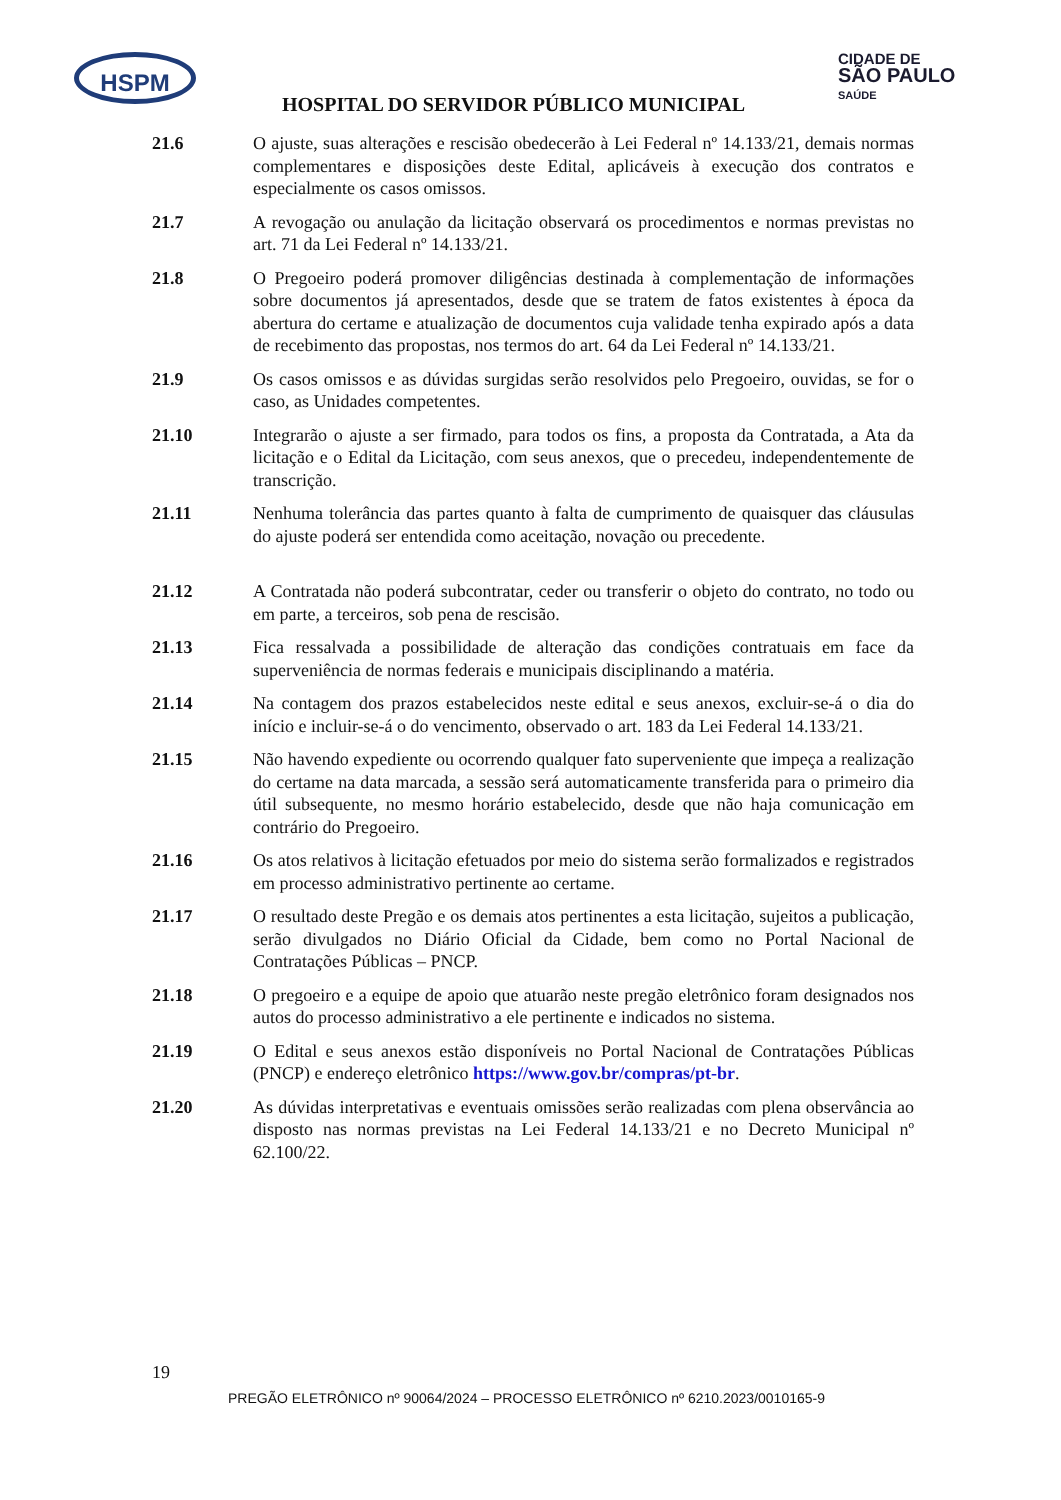HSPM
CIDADE DE
SÃO PAULO
SAÚDE
HOSPITAL DO SERVIDOR PÚBLICO MUNICIPAL
21.6 O ajuste, suas alterações e rescisão obedecerão à Lei Federal nº 14.133/21, demais normas complementares e disposições deste Edital, aplicáveis à execução dos contratos e especialmente os casos omissos.
21.7 A revogação ou anulação da licitação observará os procedimentos e normas previstas no art. 71 da Lei Federal nº 14.133/21.
21.8 O Pregoeiro poderá promover diligências destinada à complementação de informações sobre documentos já apresentados, desde que se tratem de fatos existentes à época da abertura do certame e atualização de documentos cuja validade tenha expirado após a data de recebimento das propostas, nos termos do art. 64 da Lei Federal nº 14.133/21.
21.9 Os casos omissos e as dúvidas surgidas serão resolvidos pelo Pregoeiro, ouvidas, se for o caso, as Unidades competentes.
21.10 Integrarão o ajuste a ser firmado, para todos os fins, a proposta da Contratada, a Ata da licitação e o Edital da Licitação, com seus anexos, que o precedeu, independentemente de transcrição.
21.11 Nenhuma tolerância das partes quanto à falta de cumprimento de quaisquer das cláusulas do ajuste poderá ser entendida como aceitação, novação ou precedente.
21.12 A Contratada não poderá subcontratar, ceder ou transferir o objeto do contrato, no todo ou em parte, a terceiros, sob pena de rescisão.
21.13 Fica ressalvada a possibilidade de alteração das condições contratuais em face da superveniência de normas federais e municipais disciplinando a matéria.
21.14 Na contagem dos prazos estabelecidos neste edital e seus anexos, excluir-se-á o dia do início e incluir-se-á o do vencimento, observado o art. 183 da Lei Federal 14.133/21.
21.15 Não havendo expediente ou ocorrendo qualquer fato superveniente que impeça a realização do certame na data marcada, a sessão será automaticamente transferida para o primeiro dia útil subsequente, no mesmo horário estabelecido, desde que não haja comunicação em contrário do Pregoeiro.
21.16 Os atos relativos à licitação efetuados por meio do sistema serão formalizados e registrados em processo administrativo pertinente ao certame.
21.17 O resultado deste Pregão e os demais atos pertinentes a esta licitação, sujeitos a publicação, serão divulgados no Diário Oficial da Cidade, bem como no Portal Nacional de Contratações Públicas – PNCP.
21.18 O pregoeiro e a equipe de apoio que atuarão neste pregão eletrônico foram designados nos autos do processo administrativo a ele pertinente e indicados no sistema.
21.19 O Edital e seus anexos estão disponíveis no Portal Nacional de Contratações Públicas (PNCP) e endereço eletrônico https://www.gov.br/compras/pt-br.
21.20 As dúvidas interpretativas e eventuais omissões serão realizadas com plena observância ao disposto nas normas previstas na Lei Federal 14.133/21 e no Decreto Municipal nº 62.100/22.
19
PREGÃO ELETRÔNICO nº 90064/2024 – PROCESSO ELETRÔNICO nº 6210.2023/0010165-9